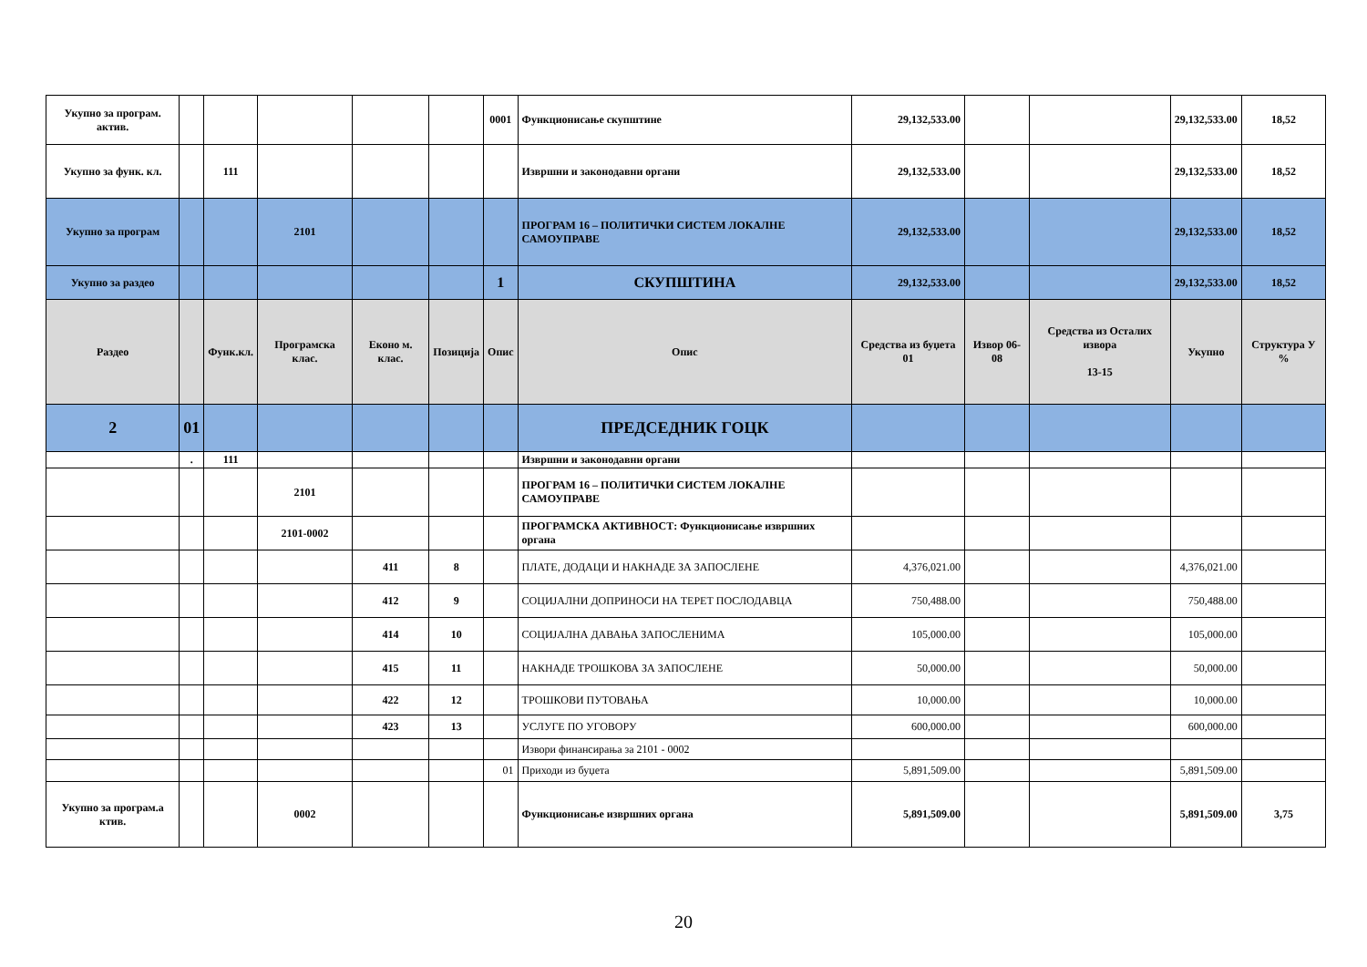| Укупно за програм. актив. | | | | | | 0001 | Функционисање скупштине | 29,132,533.00 | | | 29,132,533.00 | 18,52 |
| Укупно за функ. кл. | | 111 | | | | | Извршни и законодавни органи | 29,132,533.00 | | | 29,132,533.00 | 18,52 |
| Укупно за програм | | | 2101 | | | | ПРОГРАМ 16 – ПОЛИТИЧКИ СИСТЕМ ЛОКАЛНЕ САМОУПРАВЕ | 29,132,533.00 | | | 29,132,533.00 | 18,52 |
| Укупно за раздео | | | | | | 1 | СКУПШТИНА | 29,132,533.00 | | | 29,132,533.00 | 18,52 |
| Раздео | | Функ.кл. | Програмска клас. | Еконо м. клас. | Позиција | Опис | Опис | Средства из буџета 01 | Извор 06-08 | Средства из Осталих извора 13-15 | Укупно | Структура У % |
| 2 | 01 | | | | | | ПРЕДСЕДНИК ГОЦК | | | | | |
| | . | 111 | | | | | Извршни и законодавни органи | | | | | |
| | | | 2101 | | | | ПРОГРАМ 16 – ПОЛИТИЧКИ СИСТЕМ ЛОКАЛНЕ САМОУПРАВЕ | | | | | |
| | | | 2101-0002 | | | | ПРОГРАМСКА АКТИВНОСТ: Функционисање извршних органа | | | | | |
| | | | | 411 | 8 | | ПЛАТЕ, ДОДАЦИ И НАКНАДЕ ЗА ЗАПОСЛЕНЕ | 4,376,021.00 | | | 4,376,021.00 | |
| | | | | 412 | 9 | | СОЦИЈАЛНИ ДОПРИНОСИ НА ТЕРЕТ ПОСЛОДАВЦА | 750,488.00 | | | 750,488.00 | |
| | | | | 414 | 10 | | СОЦИЈАЛНА ДАВАЊА ЗАПОСЛЕНИМА | 105,000.00 | | | 105,000.00 | |
| | | | | 415 | 11 | | НАКНАДЕ ТРОШКОВА ЗА ЗАПОСЛЕНЕ | 50,000.00 | | | 50,000.00 | |
| | | | | 422 | 12 | | ТРОШКОВИ ПУТОВАЊА | 10,000.00 | | | 10,000.00 | |
| | | | | 423 | 13 | | УСЛУГЕ ПО УГОВОРУ | 600,000.00 | | | 600,000.00 | |
| | | | | | | | Извори финансирања за 2101 - 0002 | | | | | |
| | | | | | | 01 | Приходи из буџета | 5,891,509.00 | | | 5,891,509.00 | |
| Укупно за програм.а ктив. | | | 0002 | | | | Функционисање извршних органа | 5,891,509.00 | | | 5,891,509.00 | 3,75 |
20